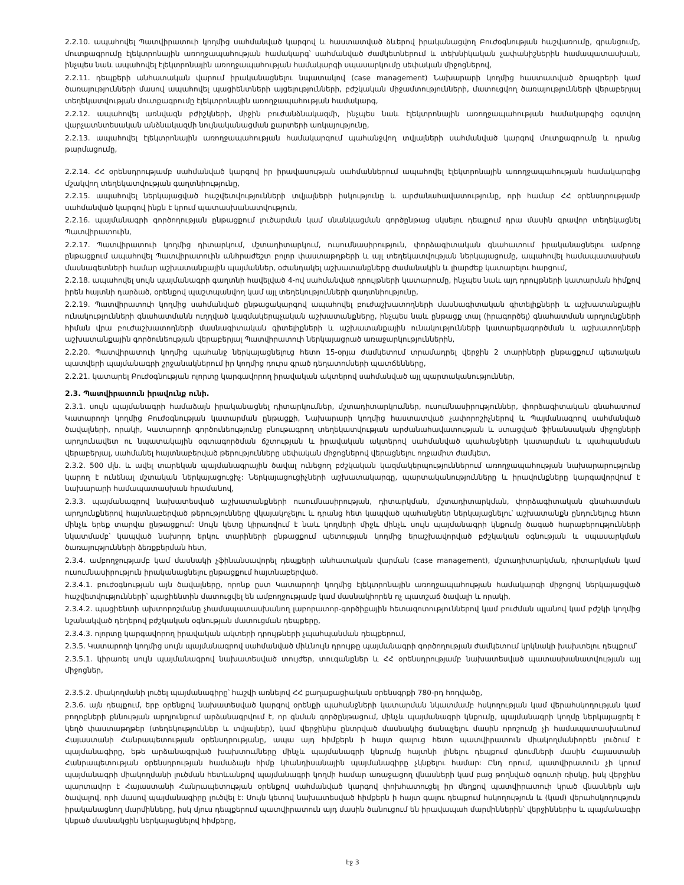2.2.10. ապահովել Պատվիրատուի կողմից սահմանված կարգով և հաստատված ձևերով իրականացվող Բուժօգնության հաշվառումը, գրանցումը, մուտքագրումը էլեկտրոնային առողջապահության համակարգ՝ սահմանված ժամկետներում և տեխնիկական չափանիշներին համապատասխան, ինչպես նաև ապահովել էլեկտրոնային առողջապահության համակարգի սպասարկումը սեփական միջոցներով,
2.2.11. դեպքերի անհատական վարում իրականացնելու նպատակով (case management) Նախարարի կողմից հաստատված ծրագրերի կամ ծառայությունների մասով ապահովել պացիենտների այցելությունների, բժշկական միջամտությունների, մատուցվող ծառայությունների վերաբերյալ տեղեկատվության մուտքագրումը էլեկտրոնային առողջապահության համակարգ,
2.2.12. ապահովել առնվազն բժիշկների, միջին բուժանձնակազմի, ինչպես նաև էլեկտրոնային առողջապահության համակարգից օգտվող վարչատնտեսական անձնակազմի նույնականացման քարտերի առկայությունը,
2.2.13. ապահովել էլեկտրոնային առողջապահության համակարգում պահանջվող տվյալների սահմանված կարգով մուտքագրումը և դրանց թարմացումը,
2.2.14. ՀՀ օրենսդրությամբ սահմանված կարգով իր իրավասության սահմաններում ապահովել էլեկտրոնային առողջապահության համակարգից մշակվող տեղեկատվության գաղտնիությունը,
2.2.15. ապահովել ներկայացված հաշվետվությունների տվյալների իսկությունը և արժանահավատությունը, որի համար ՀՀ օրենսդրությամբ սահմանված կարգով ինքն է կրում պատասխանատվություն,
2.2.16. պայմանագրի գործողության ընթացքում լուծարման կամ սնանկացման գործընթաց սկսելու դեպքում դրա մասին գրավոր տեղեկացնել Պատվիրատուին,
2.2.17. Պատվիրատուի կողմից դիտարկում, մշտադիտարկում, ուսումնասիրություն, փորձագիտական գնահատում իրականացնելու ամբողջ ընթացքում ապահովել Պատվիրատուին անհրաժեշտ բոլոր փաստաթղթերի և այլ տեղեկատվության ներկայացումը, ապահովել համապատասխան մասնագետների համար աշխատանքային պայմաններ, օժանդակել աշխատանքները ժամանակին և լիարժեք կատարելու հարցում,
2.2.18. ապահովել սույն պայմանագրի գաղտնի հավելված 4-ով սահմանված դրույթների կատարումը, ինչպես նաև այդ դրույթների կատարման հիմքով իրեն հայտնի դարձած, օրենքով պաշտպանվող կամ այլ տեղեկությունների գաղտնիությունը,
2.2.19. Պատվիրատուի կողմից սահմանված ընթացակարգով ապահովել բուժաշխատողների մասնագիտական գիտելիքների և աշխատանքային ունակությունների գնահատմանն ուղղված կազմակերպչական աշխատանքները, ինչպես նաև ընթացք տալ (իրագործել) գնահատման արդյունքների հիման վրա բուժաշխատողների մասնագիտական գիտելիքների և աշխատանքային ունակությունների կատարելագործման և աշխատողների աշխատանքային գործունեության վերաբերյալ Պատվիրատուի ներկայացրած առաջարկություններին,
2.2.20. Պատվիրատուի կողմից պահանջ ներկայացնելուց հետո 15-օրյա ժամկետում տրամադրել վերջին 2 տարիների ընթացքում պետական պատվերի պայմանագրի շրջանակներում իր կողմից դուրս գրած դեղատոմսերի պատճենները,
2.2.21. կատարել Բուժօգնության ոլորտը կարգավորող իրավական ակտերով սահմանված այլ պարտականություններ,
2.3. Պատվիրատուն իրավունք ունի.
2.3.1. սույն պայմանագրի համաձայն իրականացնել դիտարկումներ, մշտադիտարկումներ, ուսումնասիրություններ, փորձագիտական գնահատում Կատարողի կողմից Բուժօգնության կատարման ընթացքի, Նախարարի կողմից հաստատված չափորոշիչներով և Պայմանագրով սահմանված ծավալների, որակի, Կատարողի գործունեությունը բնութագրող տեղեկատվության արժանահավատության և ստացված ֆինանսական միջոցների արդյունավետ ու նպատակային օգտագործման ճշտության և իրավական ակտերով սահմանված պահանջների կատարման և պահպանման վերաբերյալ, սահմանել հայտնաբերված թերությունները սեփական միջոցներով վերացնելու ողջամիտ ժամկետ,
2.3.2. 500 մլն. և ավել տարեկան պայմանագրային ծավալ ունեցող բժշկական կազմակերպություններում առողջապահության նախարարությունը կարող է ունենալ մշտական ներկայացուցիչ: Ներկայացուցիչների աշխատակարգը, պարտականությունները և իրավունքները կարգավորվում է նախարարի համապատասխան հրամանով,
2.3.3. պայմանագրով նախատեսված աշխատանքների ուսումնասիրության, դիտարկման, մշտադիտարկման, փորձագիտական գնահատման արդյունքներով հայտնաբերված թերությունները վկայակոչելու և դրանց հետ կապված պահանջներ ներկայացնելու՝ աշխատանքն ընդունելուց հետո մինչև երեք տարվա ընթացքում: Սույն կետը կիրառվում է նաև կողմերի միջև մինչև սույն պայմանագրի կնքումը ծագած հարաբերությունների նկատմամբ՝ կապված նախորդ երկու տարիների ընթացքում պետության կողմից երաշխավորված բժշկական օգնության և սպասարկման ծառայությունների ձեռքբերման հետ,
2.3.4. ամբողջությամբ կամ մասնակի չֆինանսավորել դեպքերի անհատական վարման (case management), մշտադիտարկման, դիտարկման կամ ուսումնասիրություն իրականացնելու ընթացքում հայտնաբերված.
2.3.4.1. բուժօգնության այն ծավալները, որոնք ըստ Կատարողի կողմից էլեկտրոնային առողջապահության համակարգի միջոցով ներկայացված հաշվետվությունների՝ պացիենտին մատուցվել են ամբողջությամբ կամ մասնակիորեն ոչ պատշաճ ծավալի և որակի,
2.3.4.2. պացիենտի ախտորոշմանը չհամապատասխանող լաբորատոր-գործիքային հետազոտություններով կամ բուժման պլանով կամ բժշկի կողմից նշանակված դեղերով բժշկական օգնության մատուցման դեպքերը,
2.3.4.3. ոլորտը կարգավորող իրավական ակտերի դրույթների չպահպանման դեպքերում,
2.3.5. Կատարողի կողմից սույն պայմանագրով սահմանված միևնույն դրույթը պայմանագրի գործողության ժամկետում կրկնակի խախտելու դեպքում՝
2.3.5.1. կիրառել սույն պայմանագրով նախատեսված տույժեր, տուգանքներ և ՀՀ օրենսդրությամբ նախատեսված պատասխանատվության այլ միջոցներ,
2.3.5.2. միակողմանի լուծել պայմանագիրը՝ հաշվի առնելով ՀՀ քաղաքացիական օրենսգրքի 780-րդ հոդվածը,
2.3.6. այն դեպքում, երբ օրենքով նախատեսված կարգով օրենքի պահանջների կատարման նկատմամբ հսկողության կամ վերահսկողության կամ բողոքների քննության արդյունքում արձանագրվում է, որ գնման գործընթացում, մինչև պայմանագրի կնքումը, պայմանագրի կողմը ներկայացրել է կեղծ փաստաթղթեր (տեղեկություններ և տվյալներ), կամ վերջինիս ընտրված մասնակից ճանաչելու մասին որոշումը չի համապատասխանում Հայաստանի Հանրապետության օրենսդրությանը, ապա այդ հիմքերն ի հայտ գալուց հետո պատվիրատուն միակողմանիորեն լուծում է պայմանագիրը, եթե արձանագրված խախտումները մինչև պայմանագրի կնքումը հայտնի լինելու դեպքում գնումների մասին Հայաստանի Հանրապետության օրենսդրության համաձայն հիմք կհանդիսանային պայմանագիրը չկնքելու համար: Ընդ որում, պատվիրատուն չի կրում պայմանագրի միակողմանի լուծման հետևանքով պայմանագրի կողմի համար առաջացող վնասների կամ բաց թողնված օգուտի ռիսկը, իսկ վերջինս պարտավոր է Հայաստանի Հանրապետության օրենքով սահմանված կարգով փոխհատուցել իր մեղքով պատվիրատուի կրած վնասներն այն ծավալով, որի մասով պայմանագիրը լուծվել է: Սույն կետով նախատեսված հիմքերն ի հայտ գալու դեպքում հսկողություն և (կամ) վերահսկողություն իրականացնող մարմինները, իսկ մյուս դեպքերում պատվիրատուն այդ մասին ծանուցում են իրավապահ մարմիններին՝ վերջիններիս և պայմանագիր կնքած մասնակցին ներկայացնելով հիմքերը,
էջ 3